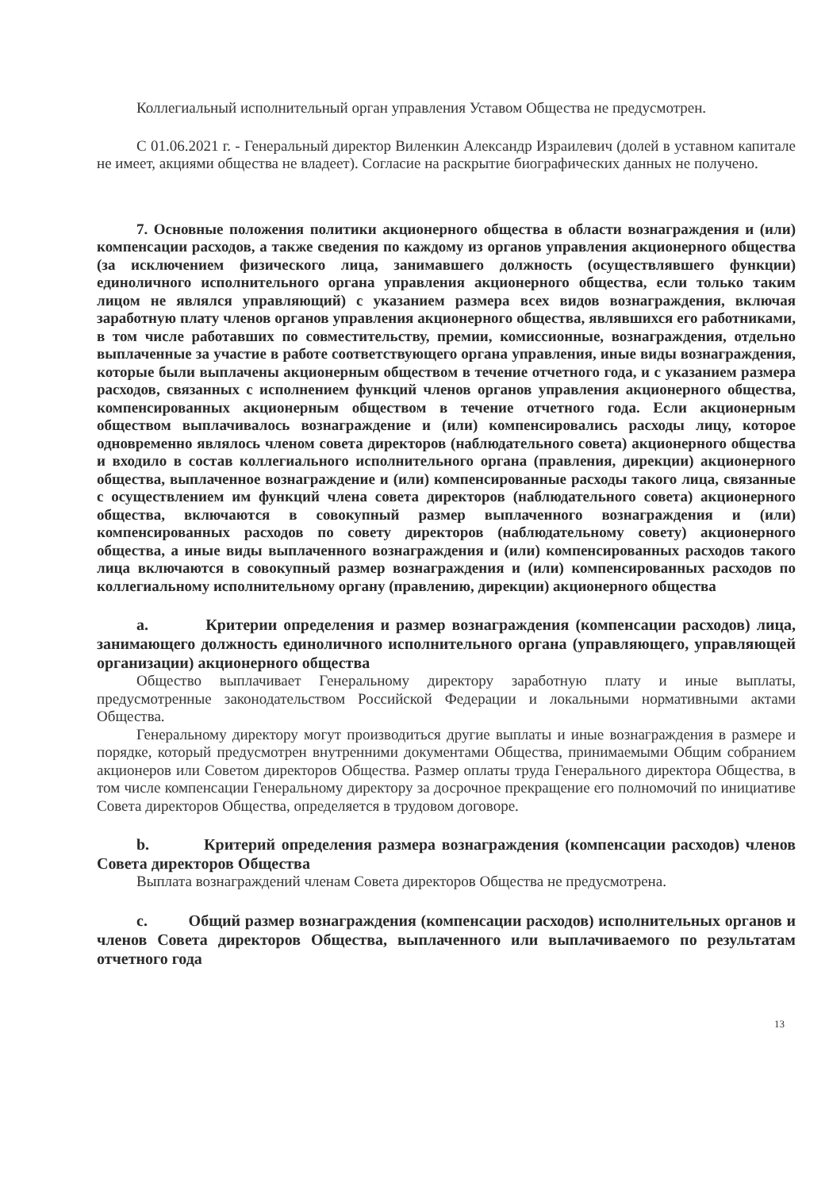Коллегиальный исполнительный орган управления Уставом Общества не предусмотрен.
С 01.06.2021 г. - Генеральный директор Виленкин Александр Израилевич (долей в уставном капитале не имеет, акциями общества не владеет). Согласие на раскрытие биографических данных не получено.
7. Основные положения политики акционерного общества в области вознаграждения и (или) компенсации расходов, а также сведения по каждому из органов управления акционерного общества (за исключением физического лица, занимавшего должность (осуществлявшего функции) единоличного исполнительного органа управления акционерного общества, если только таким лицом не являлся управляющий) с указанием размера всех видов вознаграждения, включая заработную плату членов органов управления акционерного общества, являвшихся его работниками, в том числе работавших по совместительству, премии, комиссионные, вознаграждения, отдельно выплаченные за участие в работе соответствующего органа управления, иные виды вознаграждения, которые были выплачены акционерным обществом в течение отчетного года, и с указанием размера расходов, связанных с исполнением функций членов органов управления акционерного общества, компенсированных акционерным обществом в течение отчетного года. Если акционерным обществом выплачивалось вознаграждение и (или) компенсировались расходы лицу, которое одновременно являлось членом совета директоров (наблюдательного совета) акционерного общества и входило в состав коллегиального исполнительного органа (правления, дирекции) акционерного общества, выплаченное вознаграждение и (или) компенсированные расходы такого лица, связанные с осуществлением им функций члена совета директоров (наблюдательного совета) акционерного общества, включаются в совокупный размер выплаченного вознаграждения и (или) компенсированных расходов по совету директоров (наблюдательному совету) акционерного общества, а иные виды выплаченного вознаграждения и (или) компенсированных расходов такого лица включаются в совокупный размер вознаграждения и (или) компенсированных расходов по коллегиальному исполнительному органу (правлению, дирекции) акционерного общества
a. Критерии определения и размер вознаграждения (компенсации расходов) лица, занимающего должность единоличного исполнительного органа (управляющего, управляющей организации) акционерного общества
Общество выплачивает Генеральному директору заработную плату и иные выплаты, предусмотренные законодательством Российской Федерации и локальными нормативными актами Общества.
Генеральному директору могут производиться другие выплаты и иные вознаграждения в размере и порядке, который предусмотрен внутренними документами Общества, принимаемыми Общим собранием акционеров или Советом директоров Общества. Размер оплаты труда Генерального директора Общества, в том числе компенсации Генеральному директору за досрочное прекращение его полномочий по инициативе Совета директоров Общества, определяется в трудовом договоре.
b. Критерий определения размера вознаграждения (компенсации расходов) членов Совета директоров Общества
Выплата вознаграждений членам Совета директоров Общества не предусмотрена.
c. Общий размер вознаграждения (компенсации расходов) исполнительных органов и членов Совета директоров Общества, выплаченного или выплачиваемого по результатам отчетного года
13